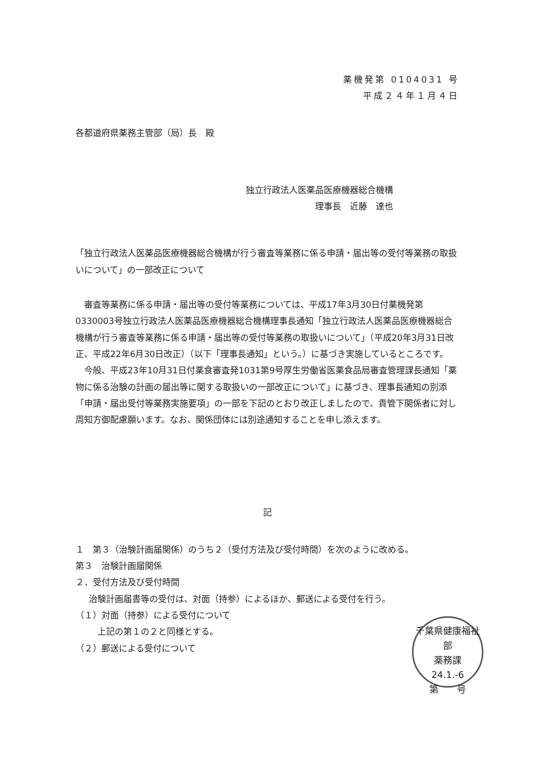薬機発第 0104031 号
平成２４年１月４日
各都道府県薬務主管部（局）長　殿
独立行政法人医薬品医療機器総合機構
理事長　近藤　達也
「独立行政法人医薬品医療機器総合機構が行う審査等業務に係る申請・届出等の受付等業務の取扱いについて」の一部改正について
審査等業務に係る申請・届出等の受付等業務については、平成17年3月30日付薬機発第0330003号独立行政法人医薬品医療機器総合機構理事長通知「独立行政法人医薬品医療機器総合機構が行う審査等業務に係る申請・届出等の受付等業務の取扱いについて」（平成20年3月31日改正、平成22年6月30日改正）（以下「理事長通知」という。）に基づき実施しているところです。
今般、平成23年10月31日付薬食審査発1031第9号厚生労働省医薬食品局審査管理課長通知「薬物に係る治験の計画の届出等に関する取扱いの一部改正について」に基づき、理事長通知の別添「申請・届出受付等業務実施要項」の一部を下記のとおり改正しましたので、貴管下関係者に対し周知方御配慮願います。なお、関係団体には別途通知することを申し添えます。
記
１　第３（治験計画届関係）のうち２（受付方法及び受付時間）を次のように改める。
第３　治験計画届関係
２．受付方法及び受付時間
治験計画届書等の受付は、対面（持参）によるほか、郵送による受付を行う。
（１）対面（持参）による受付について
上記の第１の２と同様とする。
（２）郵送による受付について
千葉県健康福祉部
薬務課
24.1.-6
第　　号